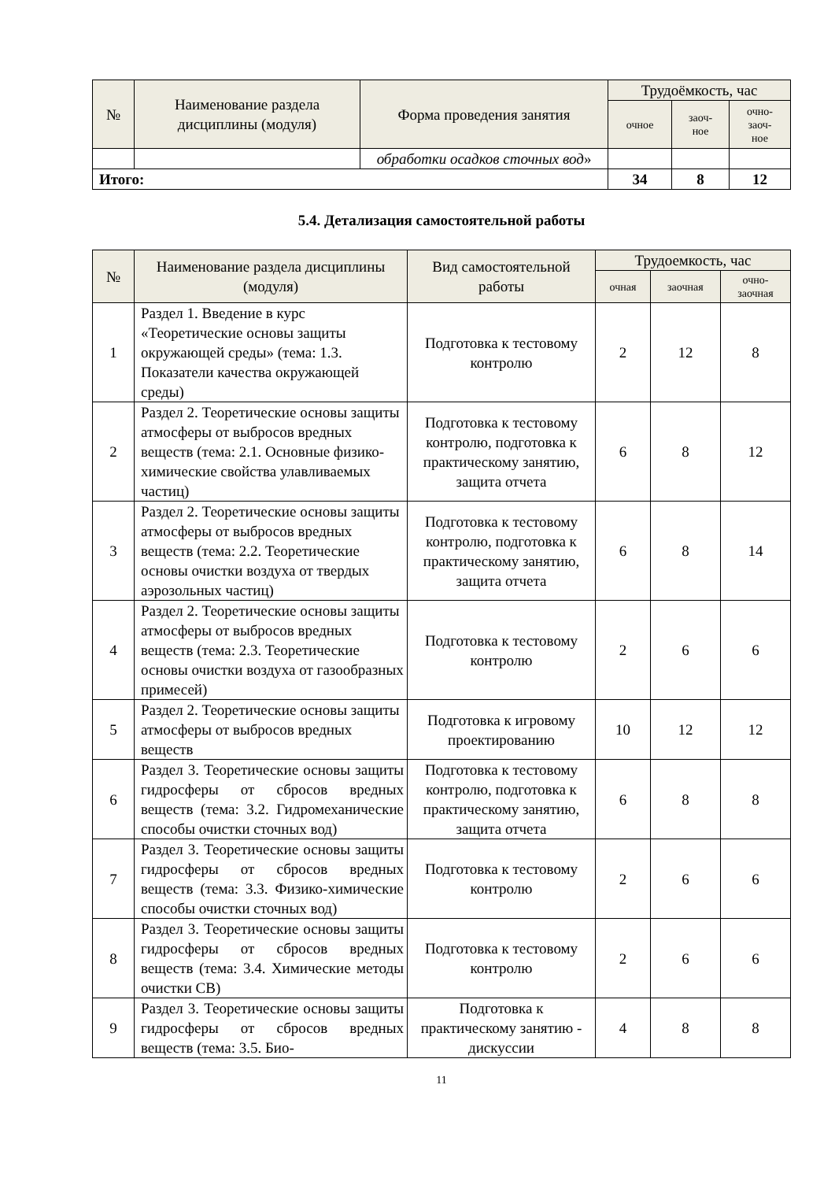| № | Наименование раздела дисциплины (модуля) | Форма проведения занятия | Трудоёмкость, час | | |
| --- | --- | --- | --- | --- | --- |
| | | | очное | заоч- ное | очно- заоч- ное |
| | | обработки осадков сточных вод » | | | |
| Итого: | | | 34 | 8 | 12 |
5.4. Детализация самостоятельной работы
| № | Наименование раздела дисциплины (модуля) | Вид самостоятельной работы | Трудоемкость, час | | |
| --- | --- | --- | --- | --- | --- |
| | | | очная | заочная | очно- заочная |
| 1 | Раздел 1. Введение в курс «Теоретические основы защиты окружающей среды» (тема: 1.3. Показатели качества окружающей среды) | Подготовка к тестовому контролю | 2 | 12 | 8 |
| 2 | Раздел 2. Теоретические основы защиты атмосферы от выбросов вредных веществ (тема: 2.1. Основные физико-химические свойства улавливаемых частиц) | Подготовка к тестовому контролю, подготовка к практическому занятию, защита отчета | 6 | 8 | 12 |
| 3 | Раздел 2. Теоретические основы защиты атмосферы от выбросов вредных веществ (тема: 2.2. Теоретические основы очистки воздуха от твердых аэрозольных частиц) | Подготовка к тестовому контролю, подготовка к практическому занятию, защита отчета | 6 | 8 | 14 |
| 4 | Раздел 2. Теоретические основы защиты атмосферы от выбросов вредных веществ (тема: 2.3. Теоретические основы очистки воздуха от газообразных примесей) | Подготовка к тестовому контролю | 2 | 6 | 6 |
| 5 | Раздел 2. Теоретические основы защиты атмосферы от выбросов вредных веществ | Подготовка к игровому проектированию | 10 | 12 | 12 |
| 6 | Раздел 3. Теоретические основы защиты гидросферы от сбросов вредных веществ (тема: 3.2. Гидромеханические способы очистки сточных вод) | Подготовка к тестовому контролю, подготовка к практическому занятию, защита отчета | 6 | 8 | 8 |
| 7 | Раздел 3. Теоретические основы защиты гидросферы от сбросов вредных веществ (тема: 3.3. Физико-химические способы очистки сточных вод) | Подготовка к тестовому контролю | 2 | 6 | 6 |
| 8 | Раздел 3. Теоретические основы защиты гидросферы от сбросов вредных веществ (тема: 3.4. Химические методы очистки СВ) | Подготовка к тестовому контролю | 2 | 6 | 6 |
| 9 | Раздел 3. Теоретические основы защиты гидросферы от сбросов вредных веществ (тема: 3.5. Био- | Подготовка к практическому занятию - дискуссии | 4 | 8 | 8 |
11